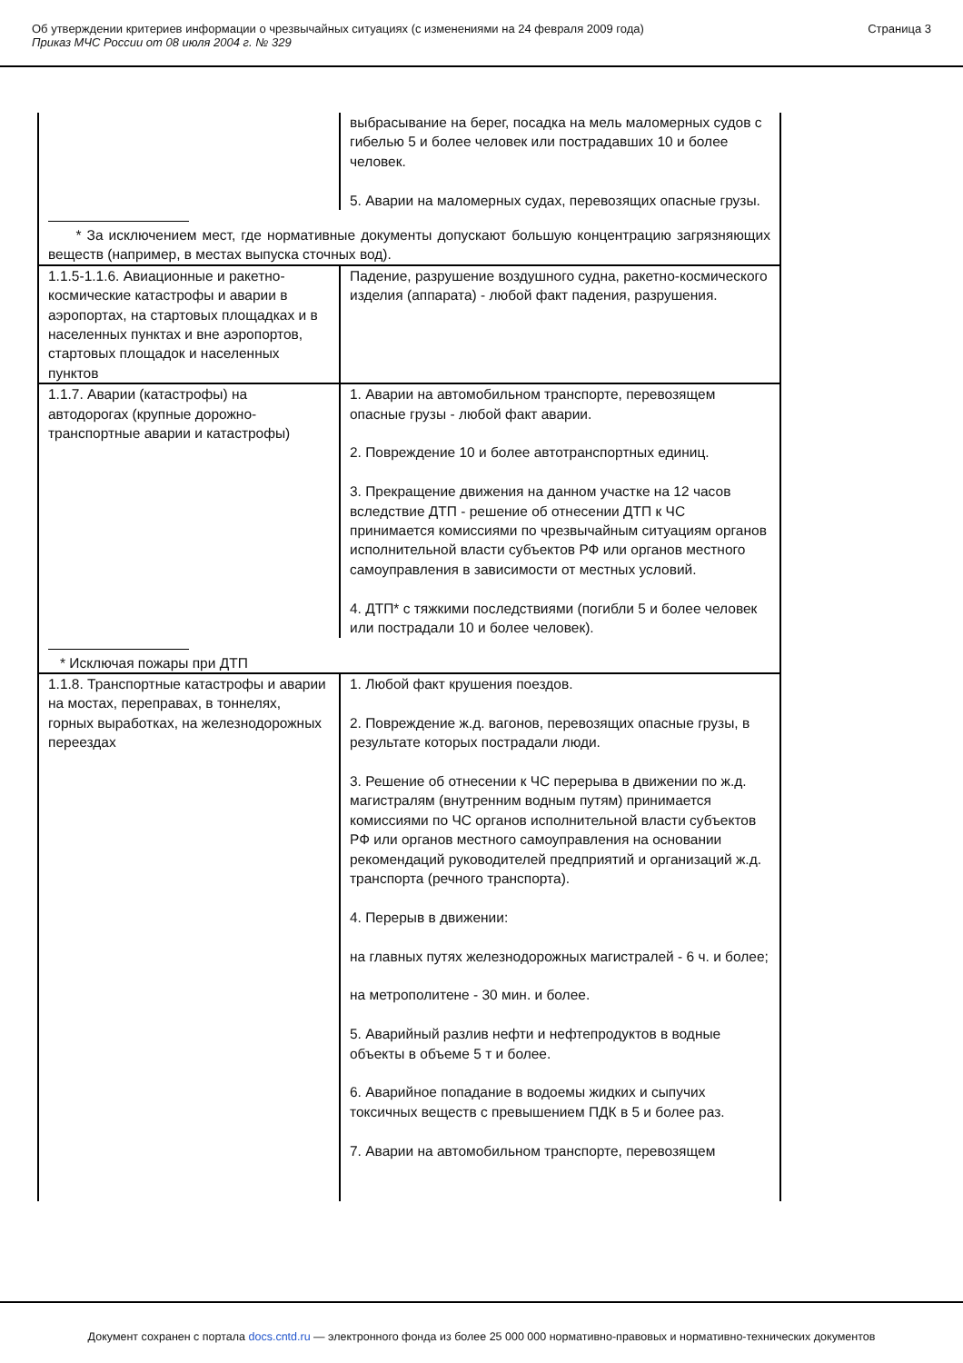Об утверждении критериев информации о чрезвычайных ситуациях (с изменениями на 24 февраля 2009 года)
Приказ МЧС России от 08 июля 2004 г. № 329
Страница 3
| | выбрасывание на берег, посадка на мель маломерных судов с гибелью 5 и более человек или пострадавших 10 и более человек. 5. Аварии на маломерных судах, перевозящих опасные грузы. |
| * За исключением мест, где нормативные документы допускают большую концентрацию загрязняющих веществ (например, в местах выпуска сточных вод). | |
| 1.1.5-1.1.6. Авиационные и ракетно-космические катастрофы и аварии в аэропортах, на стартовых площадках и в населенных пунктах и вне аэропортов, стартовых площадок и населенных пунктов | Падение, разрушение воздушного судна, ракетно-космического изделия (аппарата) - любой факт падения, разрушения. |
| 1.1.7. Аварии (катастрофы) на автодорогах (крупные дорожно-транспортные аварии и катастрофы) | 1. Аварии на автомобильном транспорте, перевозящем опасные грузы - любой факт аварии. 2. Повреждение 10 и более автотранспортных единиц. 3. Прекращение движения на данном участке на 12 часов вследствие ДТП - решение об отнесении ДТП к ЧС принимается комиссиями по чрезвычайным ситуациям органов исполнительной власти субъектов РФ или органов местного самоуправления в зависимости от местных условий. 4. ДТП* с тяжкими последствиями (погибли 5 и более человек или пострадали 10 и более человек). |
| * Исключая пожары при ДТП | |
| 1.1.8. Транспортные катастрофы и аварии на мостах, переправах, в тоннелях, горных выработках, на железнодорожных переездах | 1. Любой факт крушения поездов. 2. Повреждение ж.д. вагонов, перевозящих опасные грузы, в результате которых пострадали люди. 3. Решение об отнесении к ЧС перерыва в движении по ж.д. магистралям (внутренним водным путям) принимается комиссиями по ЧС органов исполнительной власти субъектов РФ или органов местного самоуправления на основании рекомендаций руководителей предприятий и организаций ж.д. транспорта (речного транспорта). 4. Перерыв в движении: на главных путях железнодорожных магистралей - 6 ч. и более; на метрополитене - 30 мин. и более. 5. Аварийный разлив нефти и нефтепродуктов в водные объекты в объеме 5 т и более. 6. Аварийное попадание в водоемы жидких и сыпучих токсичных веществ с превышением ПДК в 5 и более раз. 7. Аварии на автомобильном транспорте, перевозящем |
Документ сохранен с портала docs.cntd.ru — электронного фонда из более 25 000 000 нормативно-правовых и нормативно-технических документов